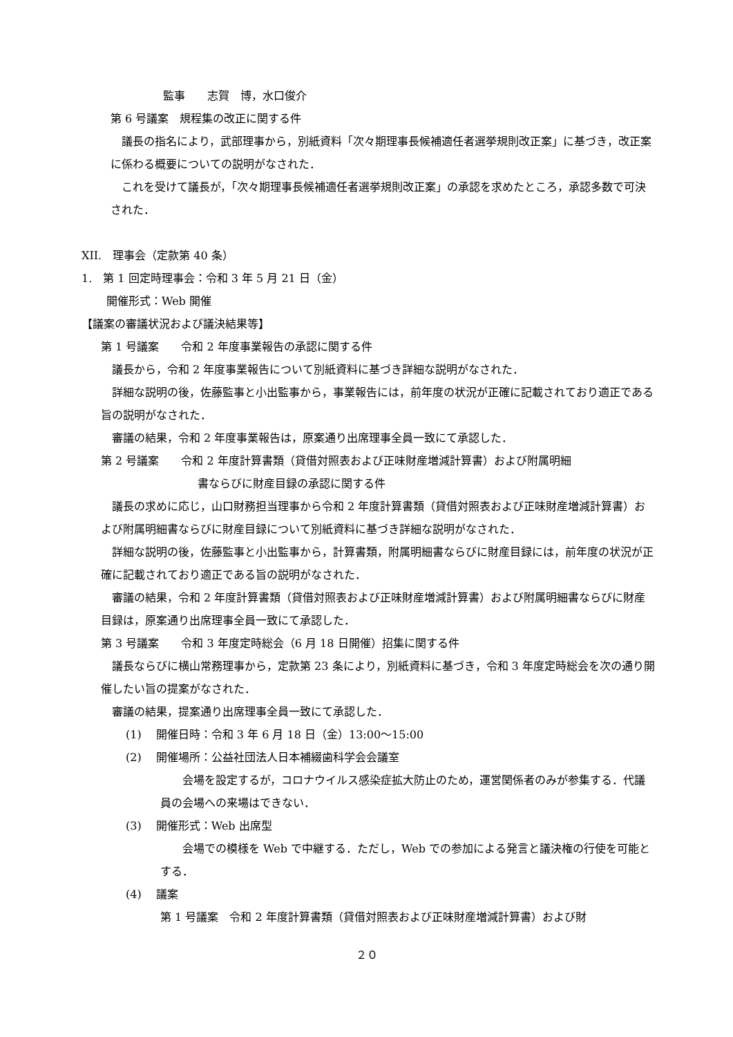監事　　志賀　博，水口俊介
第 6 号議案　規程集の改正に関する件
　議長の指名により，武部理事から，別紙資料「次々期理事長候補適任者選挙規則改正案」に基づき，改正案に係わる概要についての説明がなされた．
　これを受けて議長が，「次々期理事長候補適任者選挙規則改正案」の承認を求めたところ，承認多数で可決された．
XII.　理事会（定款第 40 条）
1.　第 1 回定時理事会：令和 3 年 5 月 21 日（金）
開催形式：Web 開催
【議案の審議状況および議決結果等】
第 1 号議案　　令和 2 年度事業報告の承認に関する件
　議長から，令和 2 年度事業報告について別紙資料に基づき詳細な説明がなされた．
　詳細な説明の後，佐藤監事と小出監事から，事業報告には，前年度の状況が正確に記載されており適正である旨の説明がなされた．
　審議の結果，令和 2 年度事業報告は，原案通り出席理事全員一致にて承認した．
第 2 号議案　　令和 2 年度計算書類（貸借対照表および正味財産増減計算書）および附属明細
書ならびに財産目録の承認に関する件
　議長の求めに応じ，山口財務担当理事から令和 2 年度計算書類（貸借対照表および正味財産増減計算書）および附属明細書ならびに財産目録について別紙資料に基づき詳細な説明がなされた．
　詳細な説明の後，佐藤監事と小出監事から，計算書類，附属明細書ならびに財産目録には，前年度の状況が正確に記載されており適正である旨の説明がなされた．
　審議の結果，令和 2 年度計算書類（貸借対照表および正味財産増減計算書）および附属明細書ならびに財産目録は，原案通り出席理事全員一致にて承認した．
第 3 号議案　　令和 3 年度定時総会（6 月 18 日開催）招集に関する件
　議長ならびに横山常務理事から，定款第 23 条により，別紙資料に基づき，令和 3 年度定時総会を次の通り開催したい旨の提案がなされた．
　審議の結果，提案通り出席理事全員一致にて承認した．
(1)　 開催日時：令和 3 年 6 月 18 日（金）13:00〜15:00
(2)　 開催場所：公益社団法人日本補綴歯科学会会議室
　　会場を設定するが，コロナウイルス感染症拡大防止のため，運営関係者のみが参集する．代議員の会場への来場はできない．
(3)　 開催形式：Web 出席型
　　会場での模様を Web で中継する．ただし，Web での参加による発言と議決権の行使を可能とする．
(4)　 議案
第 1 号議案　令和 2 年度計算書類（貸借対照表および正味財産増減計算書）および財
２０